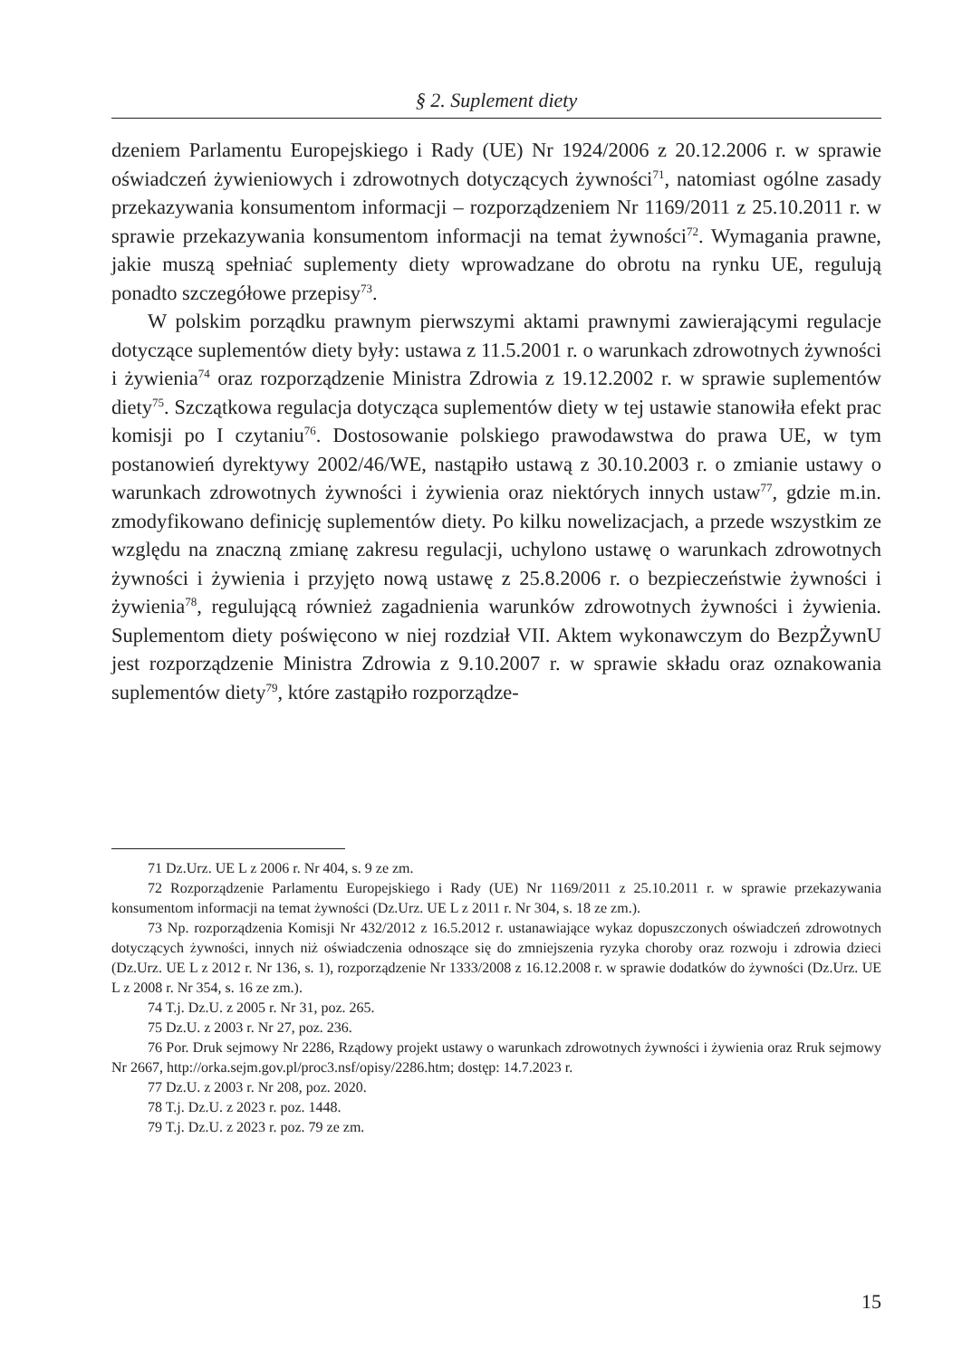§ 2. Suplement diety
dzeniem Parlamentu Europejskiego i Rady (UE) Nr 1924/2006 z 20.12.2006 r. w sprawie oświadczeń żywieniowych i zdrowotnych dotyczących żywności<sup>71</sup>, natomiast ogólne zasady przekazywania konsumentom informacji – rozporządzeniem Nr 1169/2011 z 25.10.2011 r. w sprawie przekazywania konsumentom informacji na temat żywności<sup>72</sup>. Wymagania prawne, jakie muszą spełniać suplementy diety wprowadzane do obrotu na rynku UE, regulują ponadto szczegółowe przepisy<sup>73</sup>.
W polskim porządku prawnym pierwszymi aktami prawnymi zawierającymi regulacje dotyczące suplementów diety były: ustawa z 11.5.2001 r. o warunkach zdrowotnych żywności i żywienia<sup>74</sup> oraz rozporządzenie Ministra Zdrowia z 19.12.2002 r. w sprawie suplementów diety<sup>75</sup>. Szczątkowa regulacja dotycząca suplementów diety w tej ustawie stanowiła efekt prac komisji po I czytaniu<sup>76</sup>. Dostosowanie polskiego prawodawstwa do prawa UE, w tym postanowień dyrektywy 2002/46/WE, nastąpiło ustawą z 30.10.2003 r. o zmianie ustawy o warunkach zdrowotnych żywności i żywienia oraz niektórych innych ustaw<sup>77</sup>, gdzie m.in. zmodyfikowano definicję suplementów diety. Po kilku nowelizacjach, a przede wszystkim ze względu na znaczną zmianę zakresu regulacji, uchylono ustawę o warunkach zdrowotnych żywności i żywienia i przyjęto nową ustawę z 25.8.2006 r. o bezpieczeństwie żywności i żywienia<sup>78</sup>, regulującą również zagadnienia warunków zdrowotnych żywności i żywienia. Suplementom diety poświęcono w niej rozdział VII. Aktem wykonawczym do BezpŻywnU jest rozporządzenie Ministra Zdrowia z 9.10.2007 r. w sprawie składu oraz oznakowania suplementów diety<sup>79</sup>, które zastąpiło rozporządze-
71 Dz.Urz. UE L z 2006 r. Nr 404, s. 9 ze zm.
72 Rozporządzenie Parlamentu Europejskiego i Rady (UE) Nr 1169/2011 z 25.10.2011 r. w sprawie przekazywania konsumentom informacji na temat żywności (Dz.Urz. UE L z 2011 r. Nr 304, s. 18 ze zm.).
73 Np. rozporządzenia Komisji Nr 432/2012 z 16.5.2012 r. ustanawiające wykaz dopuszczonych oświadczeń zdrowotnych dotyczących żywności, innych niż oświadczenia odnoszące się do zmniejszenia ryzyka choroby oraz rozwoju i zdrowia dzieci (Dz.Urz. UE L z 2012 r. Nr 136, s. 1), rozporządzenie Nr 1333/2008 z 16.12.2008 r. w sprawie dodatków do żywności (Dz.Urz. UE L z 2008 r. Nr 354, s. 16 ze zm.).
74 T.j. Dz.U. z 2005 r. Nr 31, poz. 265.
75 Dz.U. z 2003 r. Nr 27, poz. 236.
76 Por. Druk sejmowy Nr 2286, Rządowy projekt ustawy o warunkach zdrowotnych żywności i żywienia oraz Rruk sejmowy Nr 2667, http://orka.sejm.gov.pl/proc3.nsf/opisy/2286.htm; dostęp: 14.7.2023 r.
77 Dz.U. z 2003 r. Nr 208, poz. 2020.
78 T.j. Dz.U. z 2023 r. poz. 1448.
79 T.j. Dz.U. z 2023 r. poz. 79 ze zm.
15